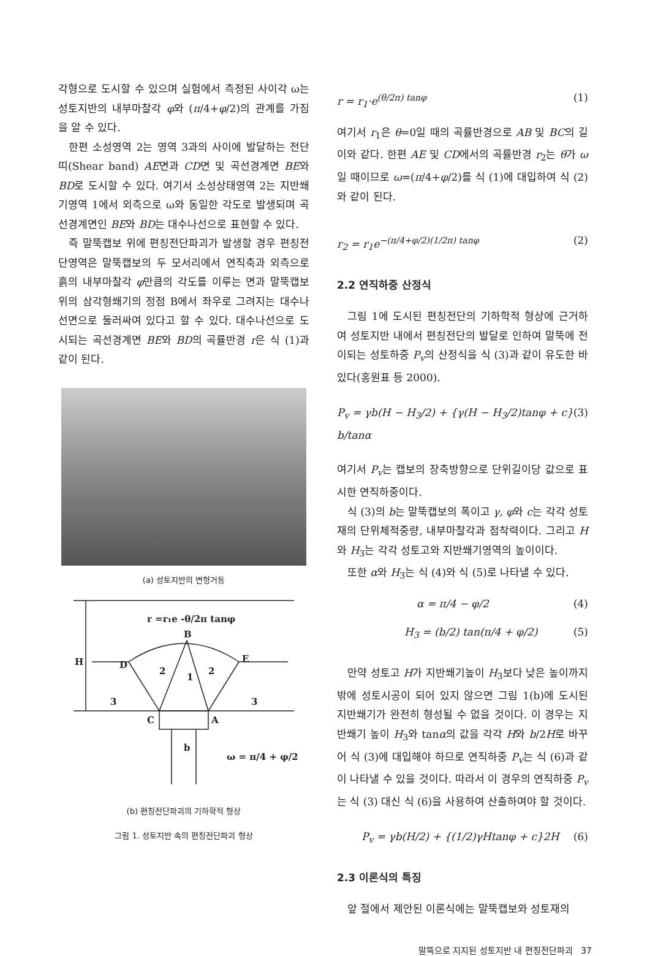각형으로 도시할 수 있으며 실험에서 측정된 사이각 ω는 성토지반의 내부마찰각 φ와 (π/4+φ/2)의 관계를 가짐을 알 수 있다.
한편 소성영역 2는 영역 3과의 사이에 발달하는 전단띠(Shear band) AE면과 CD면 및 곡선경계면 BE와 BD로 도시할 수 있다. 여기서 소성상태영역 2는 지반쐐기영역 1에서 외측으로 ω와 동일한 각도로 발생되며 곡선경계면인 BE와 BD는 대수나선으로 표현할 수 있다.
즉 말뚝캡보 위에 편칭전단파괴가 발생할 경우 편칭전단영역은 말뚝캡보의 두 모서리에서 연직축과 외측으로 흙의 내부마찰각 φ만큼의 각도를 이루는 면과 말뚝캡보 위의 삼각형쐐기의 정점 B에서 좌우로 그려지는 대수나선면으로 둘러싸여 있다고 할 수 있다. 대수나선으로 도시되는 곡선경계면 BE와 BD의 곡률반경 r은 식 (1)과 같이 된다.
(a) 성토지반의 변형거동
r =r₁e -θ/2π tanφ
H
D
B
E
C
A
b
ω = π/4 + φ/2
1
2
2
3
3
(b) 편칭전단파괴의 기하학적 형상
그림 1. 성토지반 속의 편칭전단파괴 형상
r = r<sub>1</sub>·e<sup>(θ/2π) tanφ</sup> (1)
여기서 r<sub>1</sub>은 θ=0일 때의 곡률반경으로 AB 및 BC의 길이와 같다. 한편 AE 및 CD에서의 곡률반경 r<sub>2</sub>는 θ가 ω일 때이므로 ω=(π/4+φ/2)를 식 (1)에 대입하여 식 (2)와 같이 된다.
r<sub>2</sub> = r<sub>1</sub>e<sup>−(π/4+φ/2)(1/2π) tanφ</sup> (2)
2.2 연직하중 산정식
그림 1에 도시된 편칭전단의 기하학적 형상에 근거하여 성토지반 내에서 편칭전단의 발달로 인하여 말뚝에 전이되는 성토하중 P<sub>v</sub>의 산정식을 식 (3)과 같이 유도한 바 있다(홍원표 등 2000).
P<sub>v</sub> = γb(H − H<sub>3</sub>/2) + {γ(H − H<sub>3</sub>/2)tanφ + c} b/tanα (3)
여기서 P<sub>v</sub>는 캡보의 장축방향으로 단위길이당 값으로 표시한 연직하중이다.
식 (3)의 b는 말뚝캡보의 폭이고 γ, φ와 c는 각각 성토재의 단위체적중량, 내부마찰각과 점착력이다. 그리고 H와 H<sub>3</sub>는 각각 성토고와 지반쐐기영역의 높이이다.
또한 α와 H<sub>3</sub>는 식 (4)와 식 (5)로 나타낼 수 있다.
α = π/4 − φ/2 (4)
H<sub>3</sub> = (b/2) tan(π/4 + φ/2) (5)
만약 성토고 H가 지반쐐기높이 H<sub>3</sub>보다 낮은 높이까지 밖에 성토시공이 되어 있지 않으면 그림 1(b)에 도시된 지반쐐기가 완전히 형성될 수 없을 것이다. 이 경우는 지반쐐기 높이 H<sub>3</sub>와 tanα의 값을 각각 H와 b/2H로 바꾸어 식 (3)에 대입해야 하므로 연직하중 P<sub>v</sub>는 식 (6)과 같이 나타낼 수 있을 것이다. 따라서 이 경우의 연직하중 P<sub>v</sub>는 식 (3) 대신 식 (6)을 사용하여 산출하여야 할 것이다.
P<sub>v</sub> = γb(H/2) + {(1/2)γHtanφ + c}2H (6)
2.3 이론식의 특징
앞 절에서 제안된 이론식에는 말뚝캡보와 성토재의
말뚝으로 지지된 성토지반 내 편칭전단파괴 37